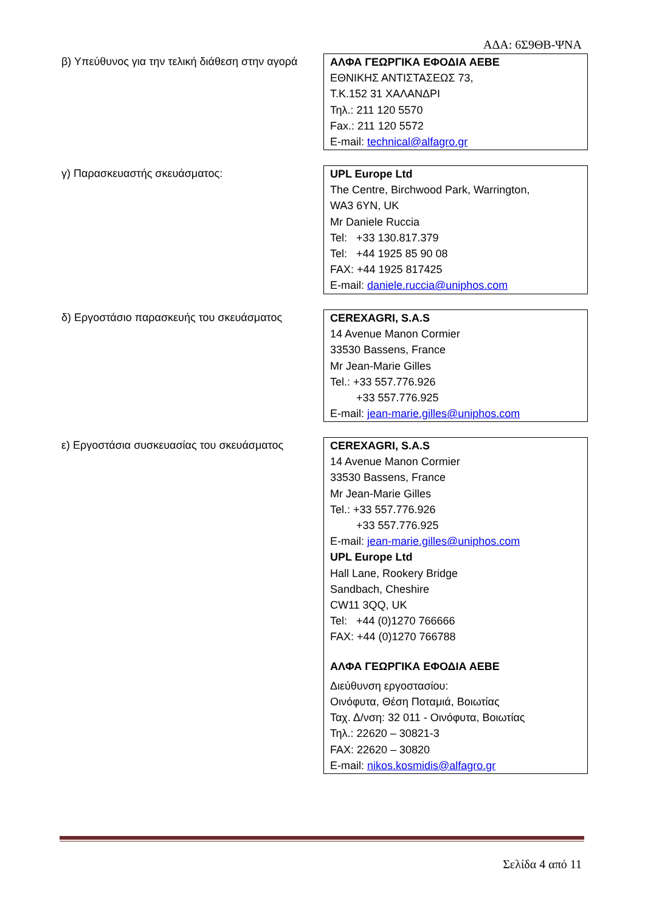ΑΔΑ: 6Σ9ΘΒ-ΨΝΑ
β) Υπεύθυνος για την τελική διάθεση στην αγορά
ΑΛΦΑ ΓΕΩΡΓΙΚΑ ΕΦΟΔΙΑ ΑΕΒΕ
ΕΘΝΙΚΗΣ ΑΝΤΙΣΤΑΣΕΩΣ 73,
Τ.Κ.152 31 ΧΑΛΑΝΔΡΙ
Τηλ.: 211 120 5570
Fax.: 211 120 5572
E-mail: technical@alfagro.gr
γ) Παρασκευαστής σκευάσματος: UPL Europe Ltd
The Centre, Birchwood Park, Warrington,
WA3 6YN, UK
Mr Daniele Ruccia
Tel: +33 130.817.379
Tel: +44 1925 85 90 08
FAX: +44 1925 817425
E-mail: daniele.ruccia@uniphos.com
δ) Εργοστάσιο παρασκευής του σκευάσματος
CEREXAGRI, S.A.S
14 Avenue Manon Cormier
33530 Bassens, France
Mr Jean-Marie Gilles
Tel.: +33 557.776.926
+33 557.776.925
E-mail: jean-marie.gilles@uniphos.com
ε) Εργοστάσια συσκευασίας του σκευάσματος
CEREXAGRI, S.A.S
14 Avenue Manon Cormier
33530 Bassens, France
Mr Jean-Marie Gilles
Tel.: +33 557.776.926
+33 557.776.925
E-mail: jean-marie.gilles@uniphos.com
UPL Europe Ltd
Hall Lane, Rookery Bridge
Sandbach, Cheshire
CW11 3QQ, UK
Tel: +44 (0)1270 766666
FAX: +44 (0)1270 766788
ΑΛΦΑ ΓΕΩΡΓΙΚΑ ΕΦΟΔΙΑ ΑΕΒΕ
Διεύθυνση εργοστασίου:
Οινόφυτα, Θέση Ποταμιά, Βοιωτίας
Ταχ. Δ/νση: 32 011 - Οινόφυτα, Βοιωτίας
Τηλ.: 22620 – 30821-3
FAX: 22620 – 30820
E-mail: nikos.kosmidis@alfagro.gr
Σελίδα 4 από 11